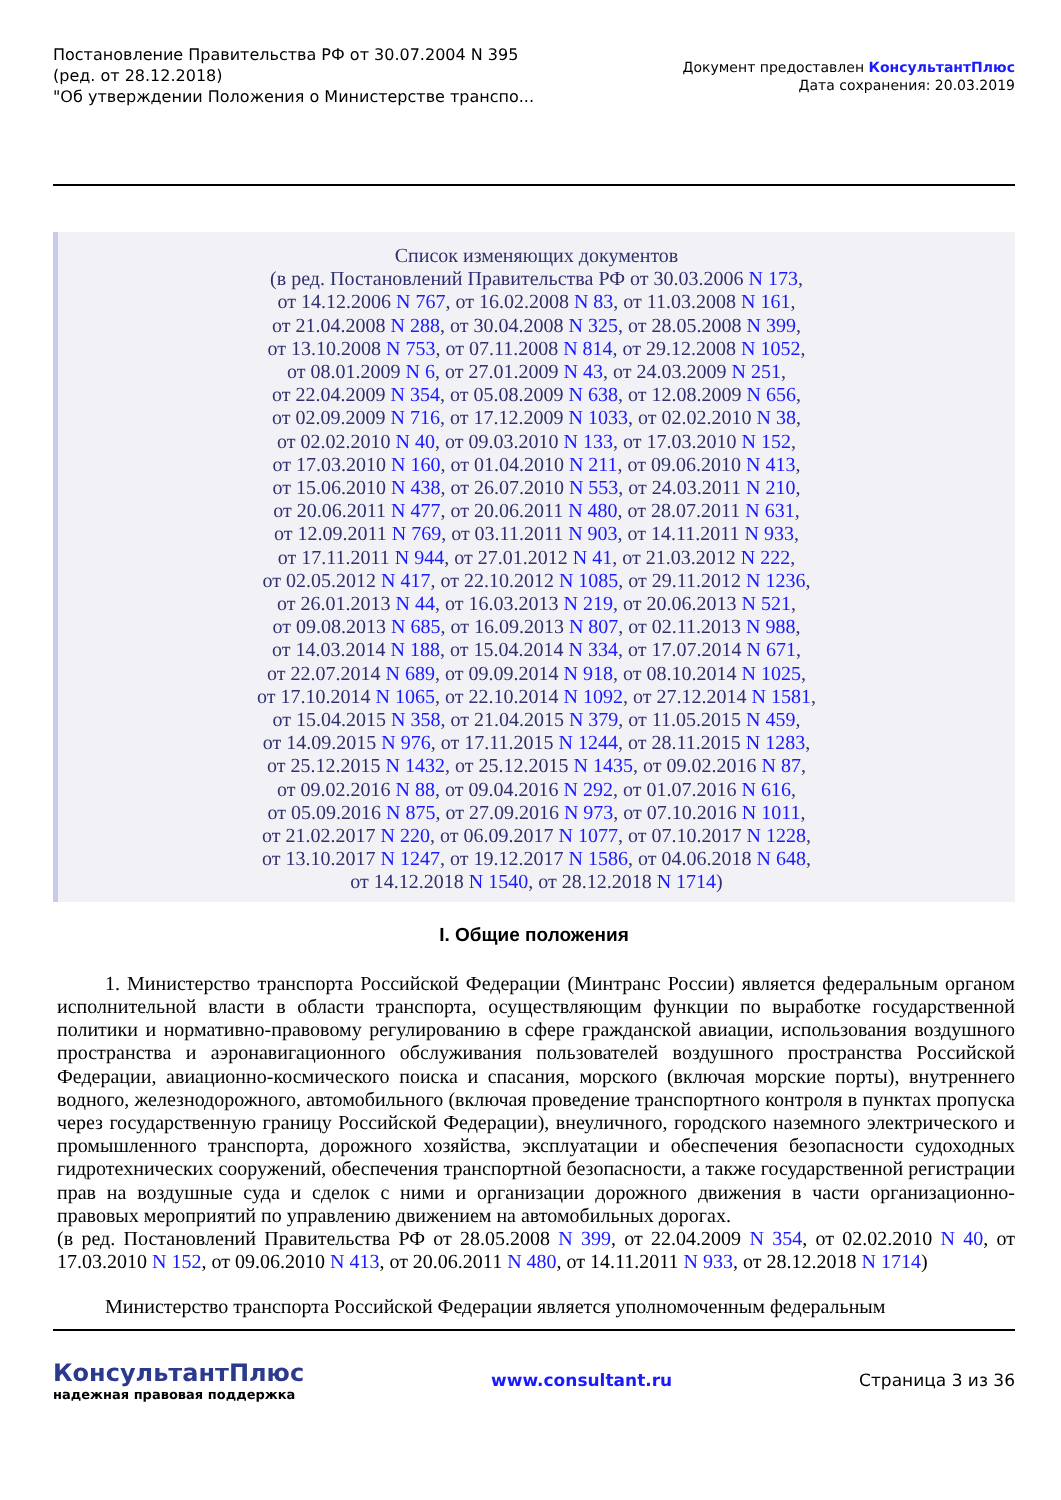Постановление Правительства РФ от 30.07.2004 N 395
(ред. от 28.12.2018)
"Об утверждении Положения о Министерстве транспо...
Документ предоставлен КонсультантПлюс
Дата сохранения: 20.03.2019
Список изменяющих документов
(в ред. Постановлений Правительства РФ от 30.03.2006 N 173,
от 14.12.2006 N 767, от 16.02.2008 N 83, от 11.03.2008 N 161,
от 21.04.2008 N 288, от 30.04.2008 N 325, от 28.05.2008 N 399,
от 13.10.2008 N 753, от 07.11.2008 N 814, от 29.12.2008 N 1052,
от 08.01.2009 N 6, от 27.01.2009 N 43, от 24.03.2009 N 251,
от 22.04.2009 N 354, от 05.08.2009 N 638, от 12.08.2009 N 656,
от 02.09.2009 N 716, от 17.12.2009 N 1033, от 02.02.2010 N 38,
от 02.02.2010 N 40, от 09.03.2010 N 133, от 17.03.2010 N 152,
от 17.03.2010 N 160, от 01.04.2010 N 211, от 09.06.2010 N 413,
от 15.06.2010 N 438, от 26.07.2010 N 553, от 24.03.2011 N 210,
от 20.06.2011 N 477, от 20.06.2011 N 480, от 28.07.2011 N 631,
от 12.09.2011 N 769, от 03.11.2011 N 903, от 14.11.2011 N 933,
от 17.11.2011 N 944, от 27.01.2012 N 41, от 21.03.2012 N 222,
от 02.05.2012 N 417, от 22.10.2012 N 1085, от 29.11.2012 N 1236,
от 26.01.2013 N 44, от 16.03.2013 N 219, от 20.06.2013 N 521,
от 09.08.2013 N 685, от 16.09.2013 N 807, от 02.11.2013 N 988,
от 14.03.2014 N 188, от 15.04.2014 N 334, от 17.07.2014 N 671,
от 22.07.2014 N 689, от 09.09.2014 N 918, от 08.10.2014 N 1025,
от 17.10.2014 N 1065, от 22.10.2014 N 1092, от 27.12.2014 N 1581,
от 15.04.2015 N 358, от 21.04.2015 N 379, от 11.05.2015 N 459,
от 14.09.2015 N 976, от 17.11.2015 N 1244, от 28.11.2015 N 1283,
от 25.12.2015 N 1432, от 25.12.2015 N 1435, от 09.02.2016 N 87,
от 09.02.2016 N 88, от 09.04.2016 N 292, от 01.07.2016 N 616,
от 05.09.2016 N 875, от 27.09.2016 N 973, от 07.10.2016 N 1011,
от 21.02.2017 N 220, от 06.09.2017 N 1077, от 07.10.2017 N 1228,
от 13.10.2017 N 1247, от 19.12.2017 N 1586, от 04.06.2018 N 648,
от 14.12.2018 N 1540, от 28.12.2018 N 1714)
I. Общие положения
1. Министерство транспорта Российской Федерации (Минтранс России) является федеральным органом исполнительной власти в области транспорта, осуществляющим функции по выработке государственной политики и нормативно-правовому регулированию в сфере гражданской авиации, использования воздушного пространства и аэронавигационного обслуживания пользователей воздушного пространства Российской Федерации, авиационно-космического поиска и спасания, морского (включая морские порты), внутреннего водного, железнодорожного, автомобильного (включая проведение транспортного контроля в пунктах пропуска через государственную границу Российской Федерации), внеуличного, городского наземного электрического и промышленного транспорта, дорожного хозяйства, эксплуатации и обеспечения безопасности судоходных гидротехнических сооружений, обеспечения транспортной безопасности, а также государственной регистрации прав на воздушные суда и сделок с ними и организации дорожного движения в части организационно-правовых мероприятий по управлению движением на автомобильных дорогах.
(в ред. Постановлений Правительства РФ от 28.05.2008 N 399, от 22.04.2009 N 354, от 02.02.2010 N 40, от 17.03.2010 N 152, от 09.06.2010 N 413, от 20.06.2011 N 480, от 14.11.2011 N 933, от 28.12.2018 N 1714)
Министерство транспорта Российской Федерации является уполномоченным федеральным
КонсультантПлюс
надежная правовая поддержка
www.consultant.ru Страница 3 из 36